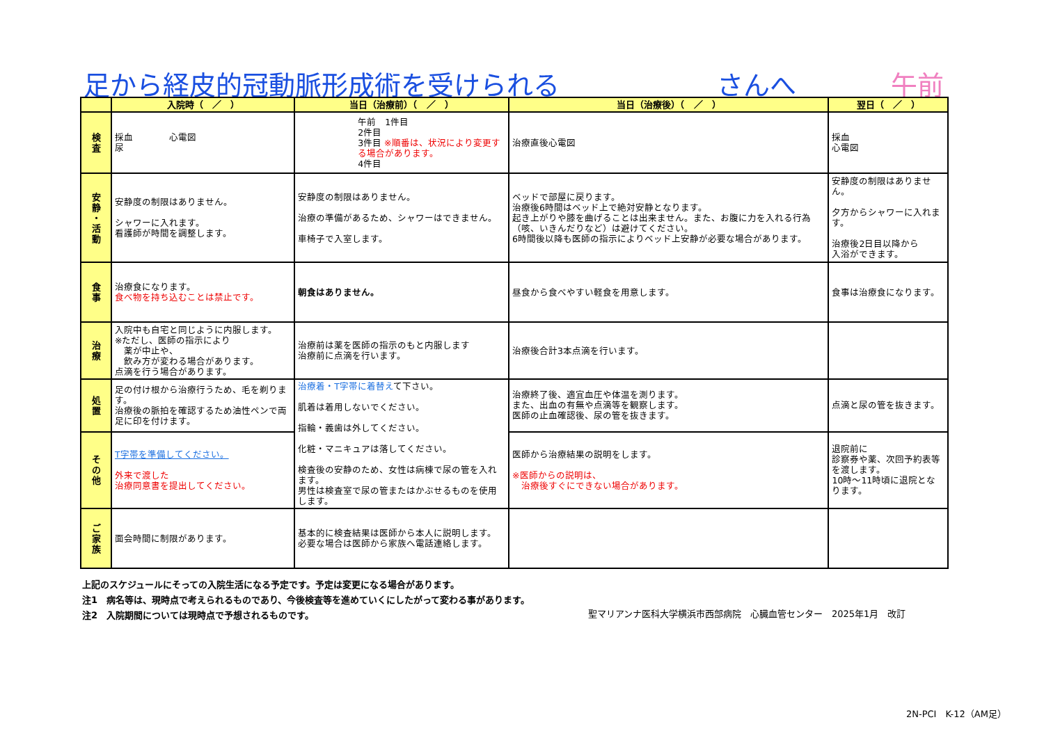足から経皮的冠動脈形成術を受けられる さんへ 午前
| | 入院時（ ／ ） | 当日（治療前）（ ／ ） | 当日（治療後）（ ／ ） | 翌日（ ／ ） |
| --- | --- | --- | --- | --- |
| 検 査 | 採血 心電図 尿 | 午前 1件目 2件目 3件目 ※順番は、状況により変更する場合があります。 4件目 | 治療直後心電図 | 採血 心電図 |
| 安 静 ・ 活 動 | 安静度の制限はありません。 シャワーに入れます。 看護師が時間を調整します。 | 安静度の制限はありません。 治療の準備があるため、シャワーはできません。 車椅子で入室します。 | ベッドで部屋に戻ります。 治療後6時間はベッド上で絶対安静となります。 起き上がりや膝を曲げることは出来ません。また、お腹に力を入れる行為（咳、いきんだりなど）は避けてください。 6時間後以降も医師の指示によりベッド上安静が必要な場合があります。 | 安静度の制限はありません。 夕方からシャワーに入れます。 治療後2日目以降から 入浴ができます。 |
| 食 事 | 治療食になります。 食べ物を持ち込むことは禁止です。 | 朝食はありません。 | 昼食から食べやすい軽食を用意します。 | 食事は治療食になります。 |
| 治 療 | 入院中も自宅と同じように内服します。 ※ただし、医師の指示により 薬が中止や、 飲み方が変わる場合があります。 点滴を行う場合があります。 | 治療前は薬を医師の指示のもと内服します 治療前に点滴を行います。 | 治療後合計3本点滴を行います。 | |
| 処 置 | 足の付け根から治療行うため、毛を剃ります。 治療後の脈拍を確認するため油性ペンで両足に印を付けます。 | 治療着・T字帯に着替え て下さい。 肌着は着用しないでください。 指輪・義歯は外してください。 化粧・マニキュアは落してください。 検査後の安静のため、女性は病棟で尿の管を入れます。 男性は検査室で尿の管またはかぶせるものを使用します。 | 治療終了後、適宜血圧や体温を測ります。 また、出血の有無や点滴等を観察します。 医師の止血確認後、尿の管を抜きます。 | 点滴と尿の管を抜きます。 |
| そ の 他 | T字帯を準備してください。 外来で渡した 治療同意書を提出してください。 | | 医師から治療結果の説明をします。 ※医師からの説明は、 治療後すぐにできない場合があります。 | 退院前に 診察券や薬、次回予約表等を渡します。 10時～11時頃に退院となります。 |
| ご 家 族 | 面会時間に制限があります。 | 基本的に検査結果は医師から本人に説明します。 必要な場合は医師から家族へ電話連絡します。 | | |
上記のスケジュールにそっての入院生活になる予定です。予定は変更になる場合があります。
注1　病名等は、現時点で考えられるものであり、今後検査等を進めていくにしたがって変わる事があります。
注2　入院期間については現時点で予想されるものです。
聖マリアンナ医科大学横浜市西部病院　心臓血管センター　2025年1月　改訂
2N-PCI　K-12（AM足）